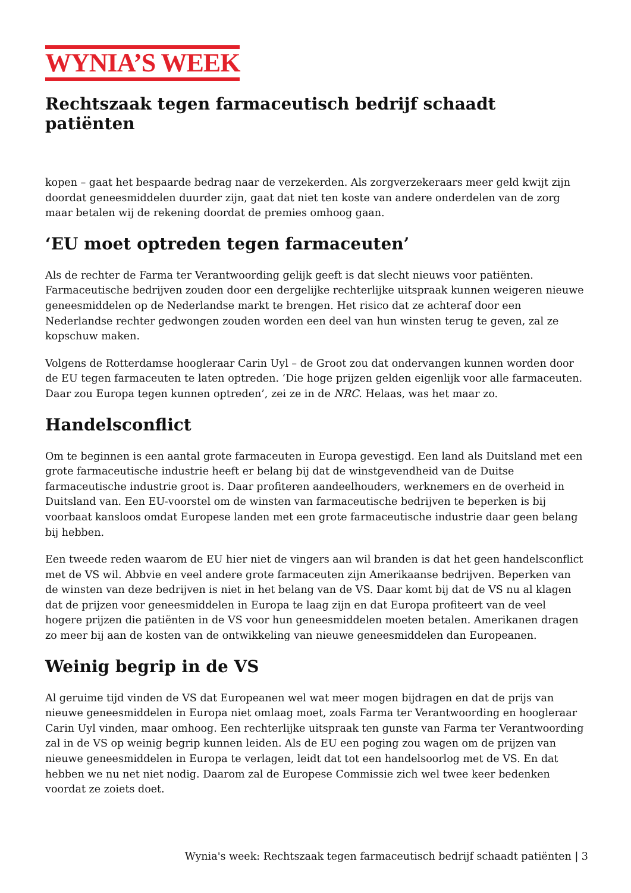WYNIA’S WEEK
Rechtszaak tegen farmaceutisch bedrijf schaadt patiënten
kopen – gaat het bespaarde bedrag naar de verzekerden. Als zorgverzekeraars meer geld kwijt zijn doordat geneesmiddelen duurder zijn, gaat dat niet ten koste van andere onderdelen van de zorg maar betalen wij de rekening doordat de premies omhoog gaan.
‘EU moet optreden tegen farmaceuten’
Als de rechter de Farma ter Verantwoording gelijk geeft is dat slecht nieuws voor patiënten. Farmaceutische bedrijven zouden door een dergelijke rechterlijke uitspraak kunnen weigeren nieuwe geneesmiddelen op de Nederlandse markt te brengen. Het risico dat ze achteraf door een Nederlandse rechter gedwongen zouden worden een deel van hun winsten terug te geven, zal ze kopschuw maken.
Volgens de Rotterdamse hoogleraar Carin Uyl – de Groot zou dat ondervangen kunnen worden door de EU tegen farmaceuten te laten optreden. ‘Die hoge prijzen gelden eigenlijk voor alle farmaceuten. Daar zou Europa tegen kunnen optreden’, zei ze in de NRC. Helaas, was het maar zo.
Handelsconflict
Om te beginnen is een aantal grote farmaceuten in Europa gevestigd. Een land als Duitsland met een grote farmaceutische industrie heeft er belang bij dat de winstgevendheid van de Duitse farmaceutische industrie groot is. Daar profiteren aandeelhouders, werknemers en de overheid in Duitsland van. Een EU-voorstel om de winsten van farmaceutische bedrijven te beperken is bij voorbaat kansloos omdat Europese landen met een grote farmaceutische industrie daar geen belang bij hebben.
Een tweede reden waarom de EU hier niet de vingers aan wil branden is dat het geen handelsconflict met de VS wil. Abbvie en veel andere grote farmaceuten zijn Amerikaanse bedrijven. Beperken van de winsten van deze bedrijven is niet in het belang van de VS. Daar komt bij dat de VS nu al klagen dat de prijzen voor geneesmiddelen in Europa te laag zijn en dat Europa profiteert van de veel hogere prijzen die patiënten in de VS voor hun geneesmiddelen moeten betalen. Amerikanen dragen zo meer bij aan de kosten van de ontwikkeling van nieuwe geneesmiddelen dan Europeanen.
Weinig begrip in de VS
Al geruime tijd vinden de VS dat Europeanen wel wat meer mogen bijdragen en dat de prijs van nieuwe geneesmiddelen in Europa niet omlaag moet, zoals Farma ter Verantwoording en hoogleraar Carin Uyl vinden, maar omhoog. Een rechterlijke uitspraak ten gunste van Farma ter Verantwoording zal in de VS op weinig begrip kunnen leiden. Als de EU een poging zou wagen om de prijzen van nieuwe geneesmiddelen in Europa te verlagen, leidt dat tot een handelsoorlog met de VS. En dat hebben we nu net niet nodig. Daarom zal de Europese Commissie zich wel twee keer bedenken voordat ze zoiets doet.
Wynia's week: Rechtszaak tegen farmaceutisch bedrijf schaadt patiënten | 3